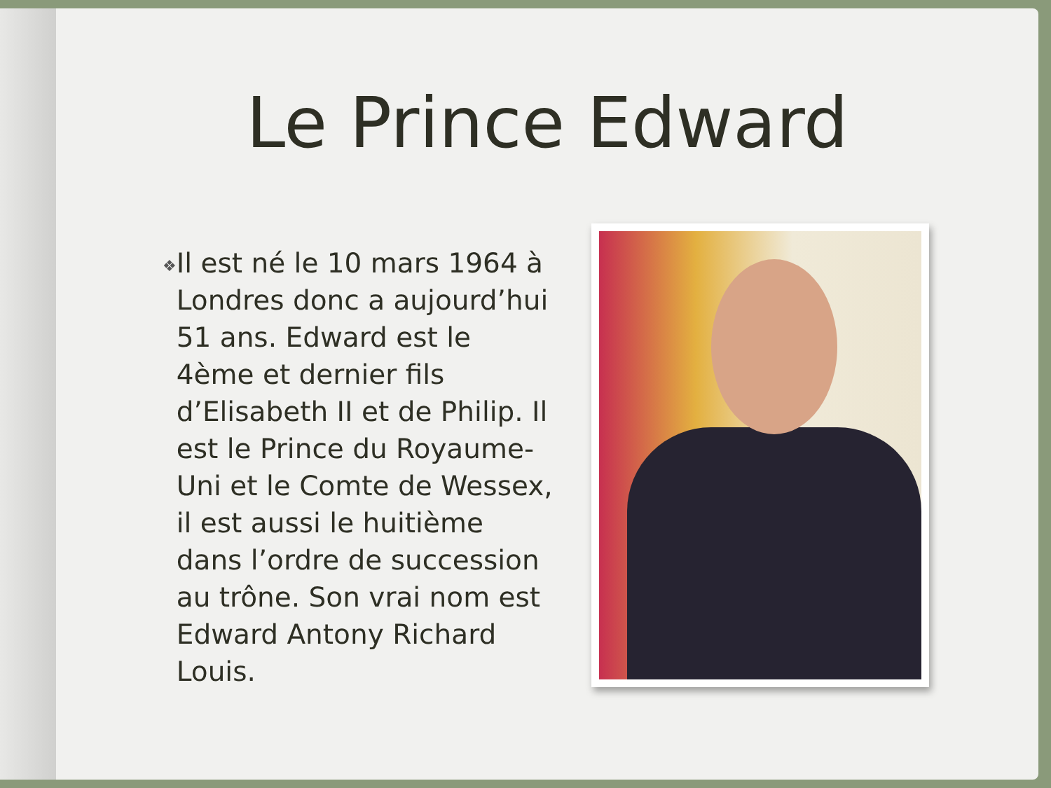Le Prince Edward
❖
Il est né le 10 mars 1964 à Londres donc a aujourd’hui 51 ans. Edward est le 4ème et dernier fils d’Elisabeth II et de Philip. Il est le Prince du Royaume-Uni et le Comte de Wessex, il est aussi le huitième dans l’ordre de succession au trône. Son vrai nom est Edward Antony Richard Louis.